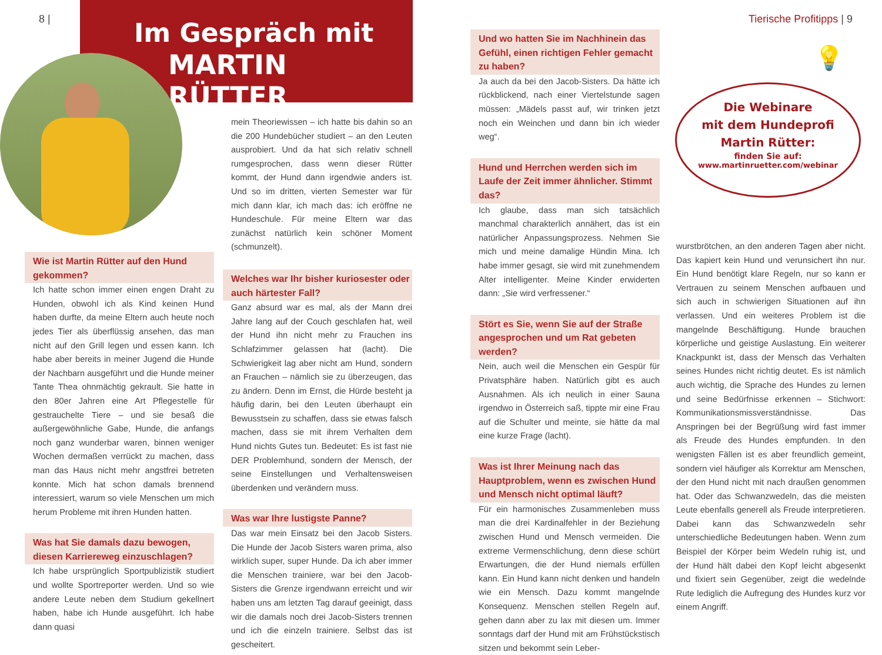8 | Tierische Profitipps | 9
Im Gespräch mit
MARTIN RÜTTER
Wie ist Martin Rütter auf den Hund gekommen?
Ich hatte schon immer einen engen Draht zu Hunden, obwohl ich als Kind keinen Hund haben durfte, da meine Eltern auch heute noch jedes Tier als überflüssig ansehen, das man nicht auf den Grill legen und essen kann. Ich habe aber bereits in meiner Jugend die Hunde der Nachbarn ausgeführt und die Hunde meiner Tante Thea ohnmächtig gekrault. Sie hatte in den 80er Jahren eine Art Pflegestelle für gestrauchelte Tiere – und sie besaß die außergewöhnliche Gabe, Hunde, die anfangs noch ganz wunderbar waren, binnen weniger Wochen dermaßen verrückt zu machen, dass man das Haus nicht mehr angstfrei betreten konnte. Mich hat schon damals brennend interessiert, warum so viele Menschen um mich herum Probleme mit ihren Hunden hatten.
Was hat Sie damals dazu bewogen, diesen Karriereweg einzuschlagen?
Ich habe ursprünglich Sportpublizistik studiert und wollte Sportreporter werden. Und so wie andere Leute neben dem Studium gekellnert haben, habe ich Hunde ausgeführt. Ich habe dann quasi
mein Theoriewissen – ich hatte bis dahin so an die 200 Hundebücher studiert – an den Leuten ausprobiert. Und da hat sich relativ schnell rumgesprochen, dass wenn dieser Rütter kommt, der Hund dann irgendwie anders ist. Und so im dritten, vierten Semester war für mich dann klar, ich mach das: ich eröffne ne Hundeschule. Für meine Eltern war das zunächst natürlich kein schöner Moment (schmunzelt).
Welches war Ihr bisher kuriosester oder auch härtester Fall?
Ganz absurd war es mal, als der Mann drei Jahre lang auf der Couch geschlafen hat, weil der Hund ihn nicht mehr zu Frauchen ins Schlafzimmer gelassen hat (lacht). Die Schwierigkeit lag aber nicht am Hund, sondern an Frauchen – nämlich sie zu überzeugen, das zu ändern. Denn im Ernst, die Hürde besteht ja häufig darin, bei den Leuten überhaupt ein Bewusstsein zu schaffen, dass sie etwas falsch machen, dass sie mit ihrem Verhalten dem Hund nichts Gutes tun. Bedeutet: Es ist fast nie DER Problemhund, sondern der Mensch, der seine Einstellungen und Verhaltensweisen überdenken und verändern muss.
Was war Ihre lustigste Panne?
Das war mein Einsatz bei den Jacob Sisters. Die Hunde der Jacob Sisters waren prima, also wirklich super, super Hunde. Da ich aber immer die Menschen trainiere, war bei den Jacob-Sisters die Grenze irgendwann erreicht und wir haben uns am letzten Tag darauf geeinigt, dass wir die damals noch drei Jacob-Sisters trennen und ich die einzeln trainiere. Selbst das ist gescheitert.
Und wo hatten Sie im Nachhinein das Gefühl, einen richtigen Fehler gemacht zu haben?
Ja auch da bei den Jacob-Sisters. Da hätte ich rückblickend, nach einer Viertelstunde sagen müssen: „Mädels passt auf, wir trinken jetzt noch ein Weinchen und dann bin ich wieder weg“.
Hund und Herrchen werden sich im Laufe der Zeit immer ähnlicher. Stimmt das?
Ich glaube, dass man sich tatsächlich manchmal charakterlich annähert, das ist ein natürlicher Anpassungsprozess. Nehmen Sie mich und meine damalige Hündin Mina. Ich habe immer gesagt, sie wird mit zunehmendem Alter intelligenter. Meine Kinder erwiderten dann: „Sie wird verfressener.“
Stört es Sie, wenn Sie auf der Straße angesprochen und um Rat gebeten werden?
Nein, auch weil die Menschen ein Gespür für Privatsphäre haben. Natürlich gibt es auch Ausnahmen. Als ich neulich in einer Sauna irgendwo in Österreich saß, tippte mir eine Frau auf die Schulter und meinte, sie hätte da mal eine kurze Frage (lacht).
Was ist Ihrer Meinung nach das Hauptproblem, wenn es zwischen Hund und Mensch nicht optimal läuft?
Für ein harmonisches Zusammenleben muss man die drei Kardinalfehler in der Beziehung zwischen Hund und Mensch vermeiden. Die extreme Vermenschlichung, denn diese schürt Erwartungen, die der Hund niemals erfüllen kann. Ein Hund kann nicht denken und handeln wie ein Mensch. Dazu kommt mangelnde Konsequenz. Menschen stellen Regeln auf, gehen dann aber zu lax mit diesen um. Immer sonntags darf der Hund mit am Frühstückstisch sitzen und bekommt sein Leber-
💡
Die Webinare
mit dem Hundeprofi
Martin Rütter:
finden Sie auf:
www.martinruetter.com/webinar
wurstbrötchen, an den anderen Tagen aber nicht. Das kapiert kein Hund und verunsichert ihn nur. Ein Hund benötigt klare Regeln, nur so kann er Vertrauen zu seinem Menschen aufbauen und sich auch in schwierigen Situationen auf ihn verlassen. Und ein weiteres Problem ist die mangelnde Beschäftigung. Hunde brauchen körperliche und geistige Auslastung. Ein weiterer Knackpunkt ist, dass der Mensch das Verhalten seines Hundes nicht richtig deutet. Es ist nämlich auch wichtig, die Sprache des Hundes zu lernen und seine Bedürfnisse erkennen – Stichwort: Kommunikationsmissverständnisse. Das Anspringen bei der Begrüßung wird fast immer als Freude des Hundes empfunden. In den wenigsten Fällen ist es aber freundlich gemeint, sondern viel häufiger als Korrektur am Menschen, der den Hund nicht mit nach draußen genommen hat. Oder das Schwanzwedeln, das die meisten Leute ebenfalls generell als Freude interpretieren. Dabei kann das Schwanzwedeln sehr unterschiedliche Bedeutungen haben. Wenn zum Beispiel der Körper beim Wedeln ruhig ist, und der Hund hält dabei den Kopf leicht abgesenkt und fixiert sein Gegenüber, zeigt die wedelnde Rute lediglich die Aufregung des Hundes kurz vor einem Angriff.